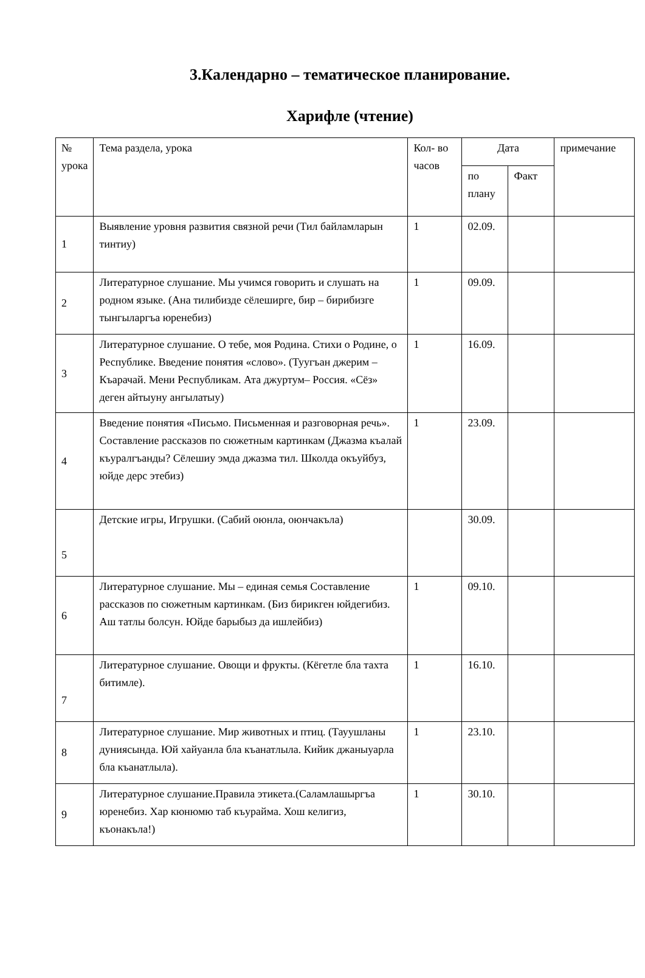3.Календарно – тематическое планирование.
Харифле (чтение)
| № урока | Тема раздела, урока | Кол- во часов | Дата | | примечание |
| --- | --- | --- | --- | --- | --- |
| | | | по плану | Факт | |
| 1 | Выявление уровня развития связной речи (Тил байламларын тинтиу) | 1 | 02.09. | | |
| 2 | Литературное слушание. Мы учимся говорить и слушать на родном языке. (Ана тилибизде сёлеширге, бир – бирибизге тынгыларгъа юренебиз) | 1 | 09.09. | | |
| 3 | Литературное слушание. О тебе, моя Родина. Стихи о Родине, о Республике. Введение понятия «слово». (Туугъан джерим – Къарачай. Мени Республикам. Ата джуртум– Россия. «Сёз» деген айтыуну ангылатыу) | 1 | 16.09. | | |
| 4 | Введение понятия «Письмо. Письменная и разговорная речь». Составление рассказов по сюжетным картинкам (Джазма къалай къуралгъанды? Сёлешиу эмда джазма тил. Школда окъуйбуз, юйде дерс этебиз) | 1 | 23.09. | | |
| 5 | Детские игры, Игрушки. (Сабий оюнла, оюнчакъла) | | 30.09. | | |
| 6 | Литературное слушание. Мы – единая семья Составление рассказов по сюжетным картинкам. (Биз бирикген юйдегибиз. Аш татлы болсун. Юйде барыбыз да ишлейбиз) | 1 | 09.10. | | |
| 7 | Литературное слушание. Овощи и фрукты. (Кёгетле бла тахта битимле). | 1 | 16.10. | | |
| 8 | Литературное слушание. Мир животных и птиц. (Тауушланы дуниясында. Юй хайуанла бла къанатлыла. Кийик джаныуарла бла къанатлыла). | 1 | 23.10. | | |
| 9 | Литературное слушание.Правила этикета.(Саламлашыргъа юренебиз. Хар кюнюмю таб къурайма. Хош келигиз, къонакъла!) | 1 | 30.10. | | |